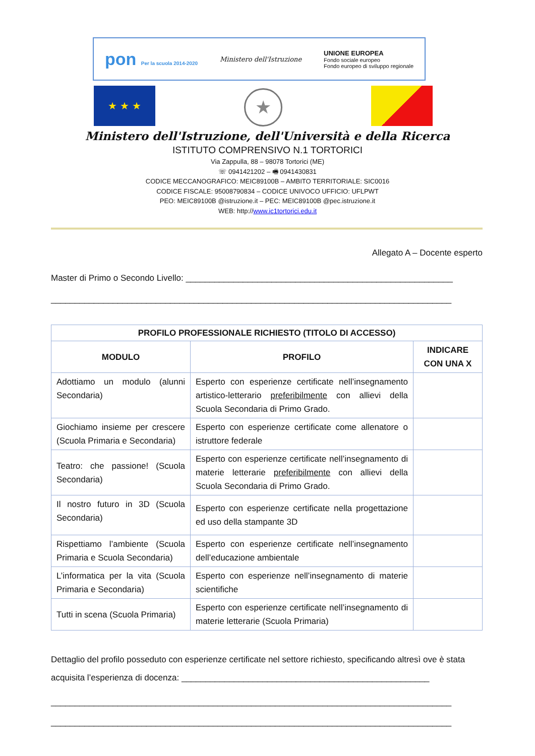pon Per la scuola 2014-2020
Ministero dell'Istruzione
UNIONE EUROPEA
Fondo sociale europeo
Fondo europeo di sviluppo regionale
★ ★ ★
★
Ministero dell'Istruzione, dell'Università e della Ricerca
ISTITUTO COMPRENSIVO N.1 TORTORICI
Via Zappulla, 88 – 98078 Tortorici (ME)
☏ 0941421202 – 🖷 0941430831
CODICE MECCANOGRAFICO: MEIC89100B – AMBITO TERRITORIALE: SIC0016
CODICE FISCALE: 95008790834 – CODICE UNIVOCO UFFICIO: UFLPWT
PEO: MEIC89100B @istruzione.it – PEC: MEIC89100B @pec.istruzione.it
WEB: http://www.ic1tortorici.edu.it
Allegato A – Docente esperto
Master di Primo o Secondo Livello: ________________________________________________________
____________________________________________________________________________________
| PROFILO PROFESSIONALE RICHIESTO (TITOLO DI ACCESSO) | | |
| --- | --- | --- |
| MODULO | PROFILO | INDICARE CON UNA X |
| Adottiamo un modulo (alunni Secondaria) | Esperto con esperienze certificate nell’insegnamento artistico-letterario preferibilmente con allievi della Scuola Secondaria di Primo Grado. | |
| Giochiamo insieme per crescere (Scuola Primaria e Secondaria) | Esperto con esperienze certificate come allenatore o istruttore federale | |
| Teatro: che passione! (Scuola Secondaria) | Esperto con esperienze certificate nell’insegnamento di materie letterarie preferibilmente con allievi della Scuola Secondaria di Primo Grado. | |
| Il nostro futuro in 3D (Scuola Secondaria) | Esperto con esperienze certificate nella progettazione ed uso della stampante 3D | |
| Rispettiamo l’ambiente (Scuola Primaria e Scuola Secondaria) | Esperto con esperienze certificate nell’insegnamento dell’educazione ambientale | |
| L’informatica per la vita (Scuola Primaria e Secondaria) | Esperto con esperienze nell’insegnamento di materie scientifiche | |
| Tutti in scena (Scuola Primaria) | Esperto con esperienze certificate nell’insegnamento di materie letterarie (Scuola Primaria) | |
Dettaglio del profilo posseduto con esperienze certificate nel settore richiesto, specificando altresì ove è stata acquisita l’esperienza di docenza: ____________________________________________________
____________________________________________________________________________________
____________________________________________________________________________________